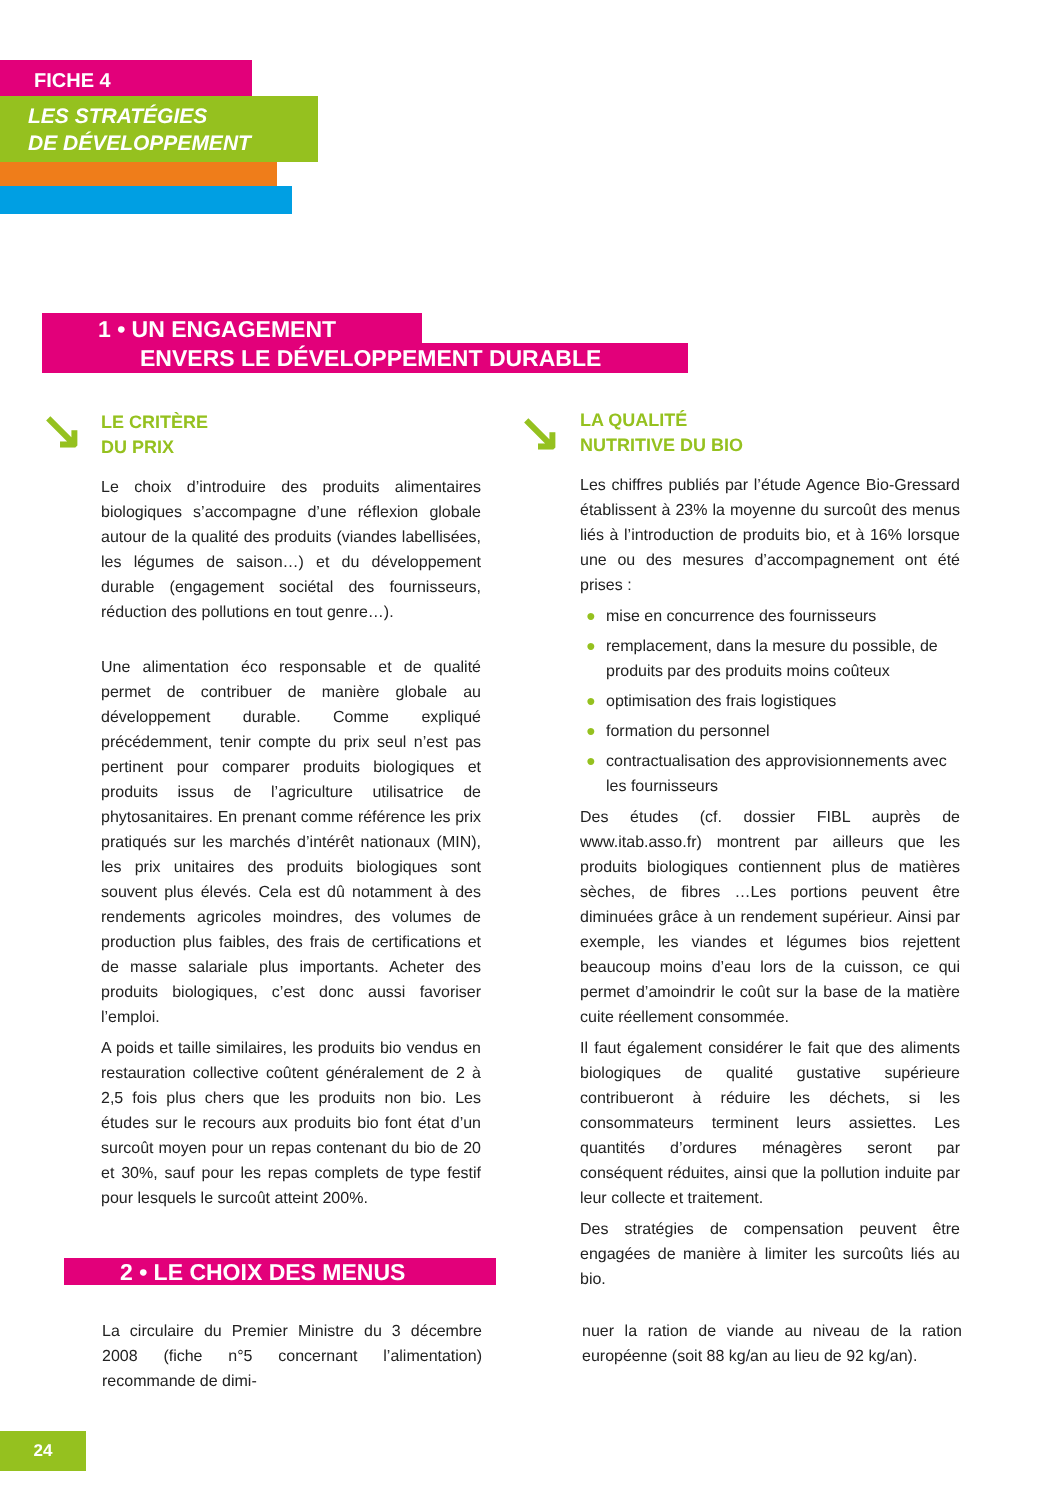FICHE 4
LES STRATÉGIES
DE DÉVELOPPEMENT
1 • UN ENGAGEMENT
ENVERS LE DÉVELOPPEMENT DURABLE
↘
LE CRITÈRE
DU PRIX
Le choix d’introduire des produits alimentaires biologiques s’accompagne d’une réflexion globale autour de la qualité des produits (viandes labellisées, les légumes de saison…) et du développement durable (engagement sociétal des fournisseurs, réduction des pollutions en tout genre…).
Une alimentation éco responsable et de qualité permet de contribuer de manière globale au développement durable. Comme expliqué précédemment, tenir compte du prix seul n’est pas pertinent pour comparer produits biologiques et produits issus de l’agriculture utilisatrice de phytosanitaires. En prenant comme référence les prix pratiqués sur les marchés d’intérêt nationaux (MIN), les prix unitaires des produits biologiques sont souvent plus élevés. Cela est dû notamment à des rendements agricoles moindres, des volumes de production plus faibles, des frais de certifications et de masse salariale plus importants. Acheter des produits biologiques, c’est donc aussi favoriser l’emploi.
A poids et taille similaires, les produits bio vendus en restauration collective coûtent généralement de 2 à 2,5 fois plus chers que les produits non bio. Les études sur le recours aux produits bio font état d’un surcoût moyen pour un repas contenant du bio de 20 et 30%, sauf pour les repas complets de type festif pour lesquels le surcoût atteint 200%.
↘
LA QUALITÉ
NUTRITIVE DU BIO
Les chiffres publiés par l’étude Agence Bio-Gressard établissent à 23% la moyenne du surcoût des menus liés à l’introduction de produits bio, et à 16% lorsque une ou des mesures d’accompagnement ont été prises :
● mise en concurrence des fournisseurs
● remplacement, dans la mesure du possible, de produits par des produits moins coûteux
● optimisation des frais logistiques
● formation du personnel
● contractualisation des approvisionnements avec les fournisseurs
Des études (cf. dossier FIBL auprès de www.itab.asso.fr) montrent par ailleurs que les produits biologiques contiennent plus de matières sèches, de fibres …Les portions peuvent être diminuées grâce à un rendement supérieur. Ainsi par exemple, les viandes et légumes bios rejettent beaucoup moins d’eau lors de la cuisson, ce qui permet d’amoindrir le coût sur la base de la matière cuite réellement consommée.
Il faut également considérer le fait que des aliments biologiques de qualité gustative supérieure contribueront à réduire les déchets, si les consommateurs terminent leurs assiettes. Les quantités d’ordures ménagères seront par conséquent réduites, ainsi que la pollution induite par leur collecte et traitement.
Des stratégies de compensation peuvent être engagées de manière à limiter les surcoûts liés au bio.
2 • LE CHOIX DES MENUS
La circulaire du Premier Ministre du 3 décembre 2008 (fiche n°5 concernant l’alimentation) recommande de dimi-
nuer la ration de viande au niveau de la ration européenne (soit 88 kg/an au lieu de 92 kg/an).
24